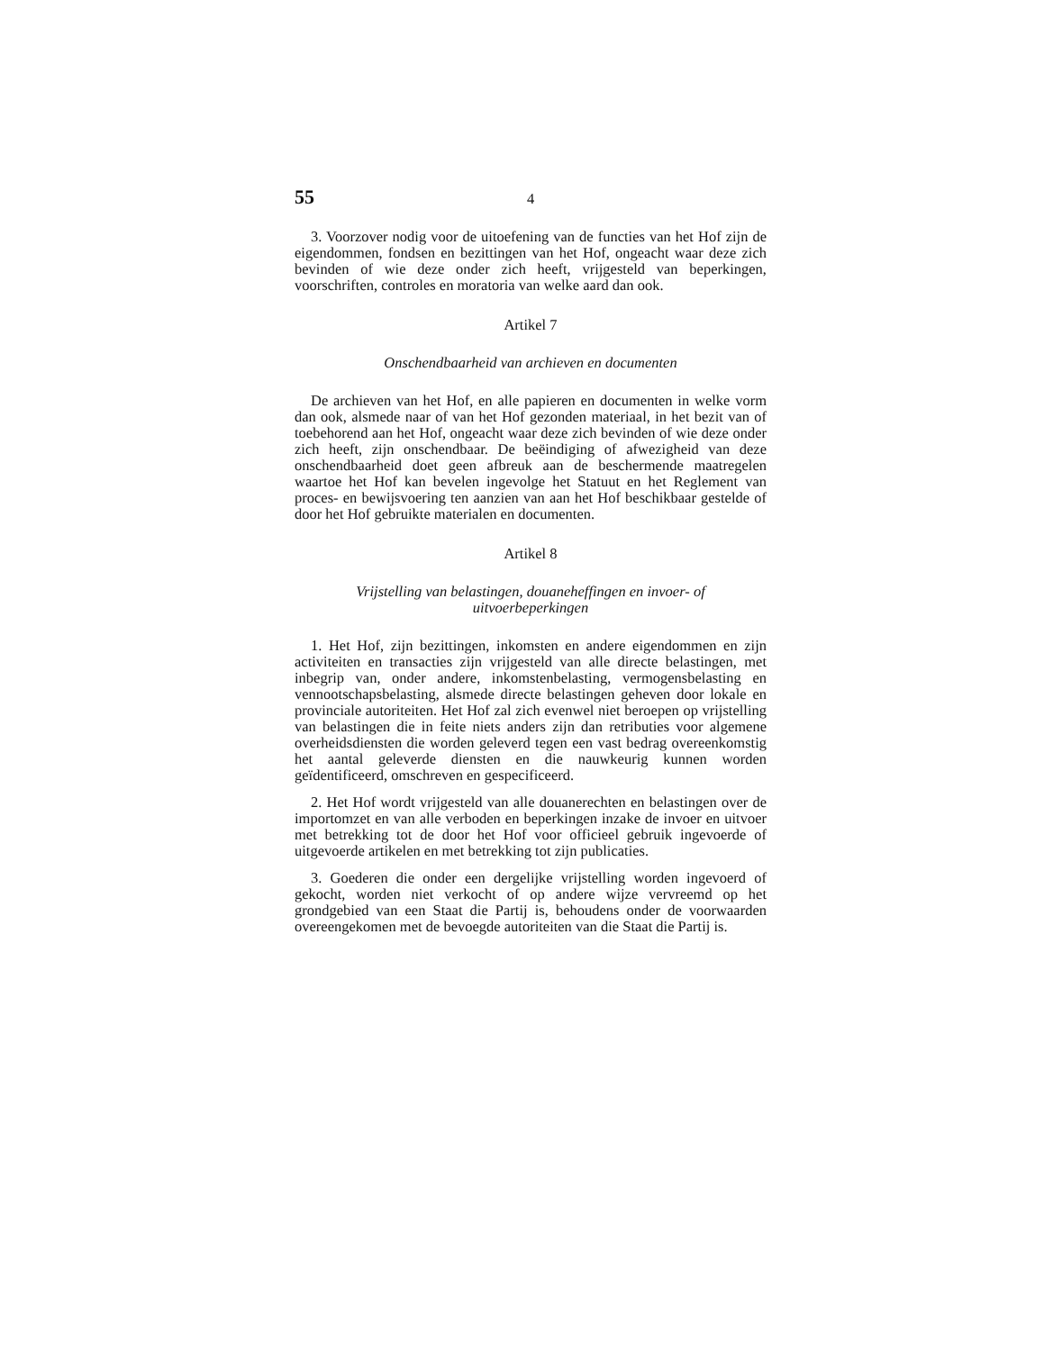55 4
3. Voorzover nodig voor de uitoefening van de functies van het Hof zijn de eigendommen, fondsen en bezittingen van het Hof, ongeacht waar deze zich bevinden of wie deze onder zich heeft, vrijgesteld van beperkingen, voorschriften, controles en moratoria van welke aard dan ook.
Artikel 7
Onschendbaarheid van archieven en documenten
De archieven van het Hof, en alle papieren en documenten in welke vorm dan ook, alsmede naar of van het Hof gezonden materiaal, in het bezit van of toebehorend aan het Hof, ongeacht waar deze zich bevinden of wie deze onder zich heeft, zijn onschendbaar. De beëindiging of afwezigheid van deze onschendbaarheid doet geen afbreuk aan de beschermende maatregelen waartoe het Hof kan bevelen ingevolge het Statuut en het Reglement van proces- en bewijsvoering ten aanzien van aan het Hof beschikbaar gestelde of door het Hof gebruikte materialen en documenten.
Artikel 8
Vrijstelling van belastingen, douaneheffingen en invoer- of
uitvoerbeperkingen
1. Het Hof, zijn bezittingen, inkomsten en andere eigendommen en zijn activiteiten en transacties zijn vrijgesteld van alle directe belastingen, met inbegrip van, onder andere, inkomstenbelasting, vermogensbelasting en vennootschapsbelasting, alsmede directe belastingen geheven door lokale en provinciale autoriteiten. Het Hof zal zich evenwel niet beroepen op vrijstelling van belastingen die in feite niets anders zijn dan retributies voor algemene overheidsdiensten die worden geleverd tegen een vast bedrag overeenkomstig het aantal geleverde diensten en die nauwkeurig kunnen worden geïdentificeerd, omschreven en gespecificeerd.
2. Het Hof wordt vrijgesteld van alle douanerechten en belastingen over de importomzet en van alle verboden en beperkingen inzake de invoer en uitvoer met betrekking tot de door het Hof voor officieel gebruik ingevoerde of uitgevoerde artikelen en met betrekking tot zijn publicaties.
3. Goederen die onder een dergelijke vrijstelling worden ingevoerd of gekocht, worden niet verkocht of op andere wijze vervreemd op het grondgebied van een Staat die Partij is, behoudens onder de voorwaarden overeengekomen met de bevoegde autoriteiten van die Staat die Partij is.